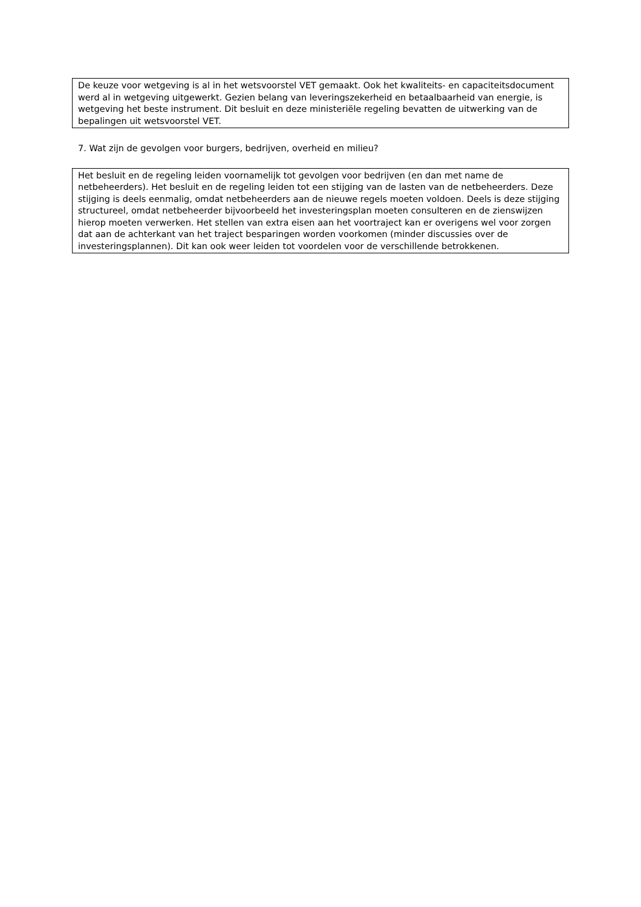De keuze voor wetgeving is al in het wetsvoorstel VET gemaakt. Ook het kwaliteits- en capaciteitsdocument werd al in wetgeving uitgewerkt. Gezien belang van leveringszekerheid en betaalbaarheid van energie, is wetgeving het beste instrument. Dit besluit en deze ministeriële regeling bevatten de uitwerking van de bepalingen uit wetsvoorstel VET.
7. Wat zijn de gevolgen voor burgers, bedrijven, overheid en milieu?
Het besluit en de regeling leiden voornamelijk tot gevolgen voor bedrijven (en dan met name de netbeheerders). Het besluit en de regeling leiden tot een stijging van de lasten van de netbeheerders. Deze stijging is deels eenmalig, omdat netbeheerders aan de nieuwe regels moeten voldoen. Deels is deze stijging structureel, omdat netbeheerder bijvoorbeeld het investeringsplan moeten consulteren en de zienswijzen hierop moeten verwerken. Het stellen van extra eisen aan het voortraject kan er overigens wel voor zorgen dat aan de achterkant van het traject besparingen worden voorkomen (minder discussies over de investeringsplannen). Dit kan ook weer leiden tot voordelen voor de verschillende betrokkenen.